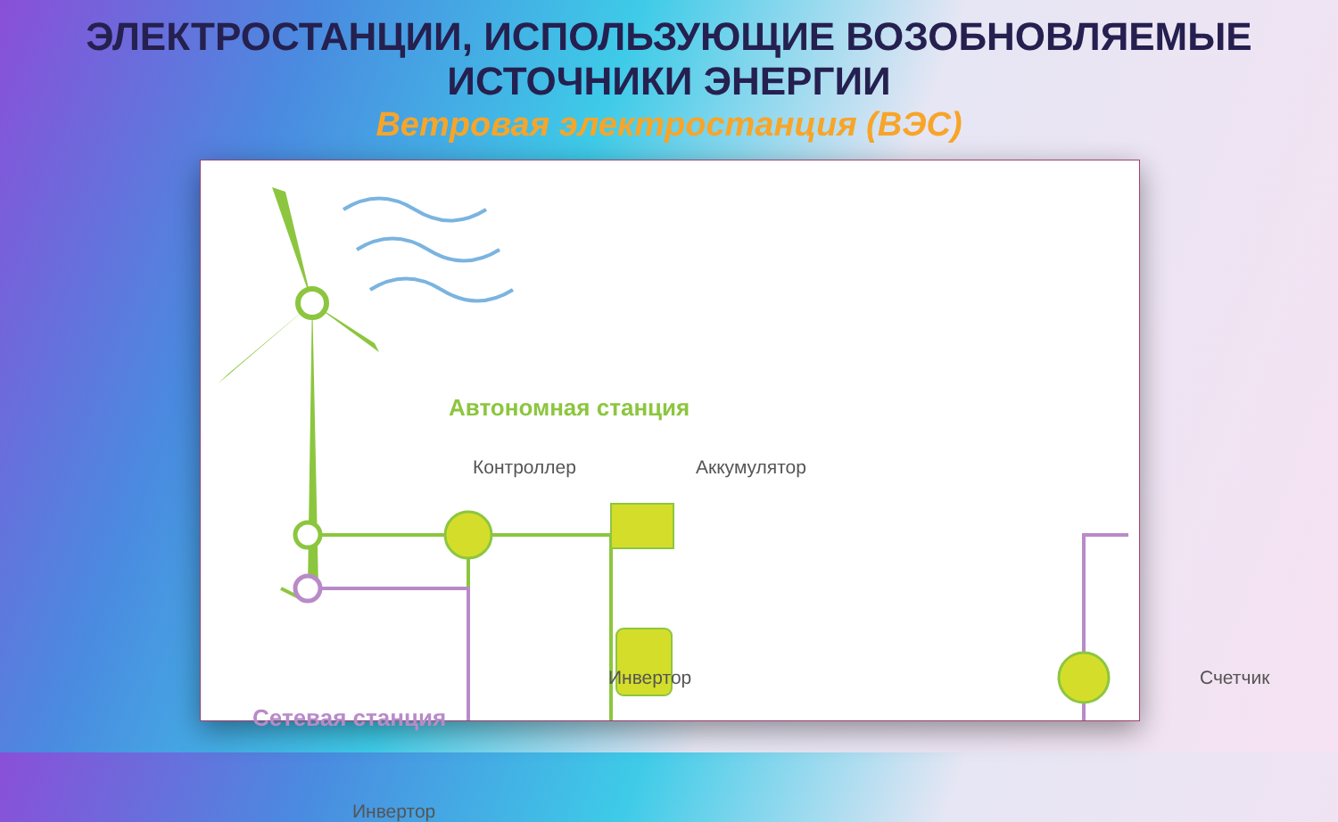ЭЛЕКТРОСТАНЦИИ, ИСПОЛЬЗУЮЩИЕ ВОЗОБНОВЛЯЕМЫЕ
ИСТОЧНИКИ ЭНЕРГИИ
Ветровая электростанция (ВЭС)
Автономная станция
Контроллер Аккумулятор
Инвертор Счетчик
Сетевая станция
Инвертор